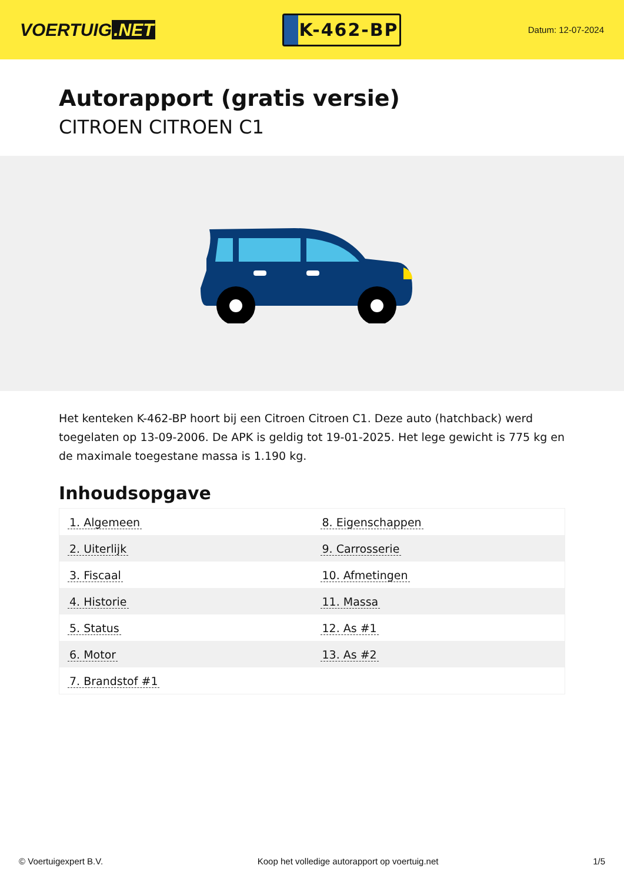VOERTUIG.NET
K-462-BP
Datum: 12-07-2024
Autorapport (gratis versie)
CITROEN CITROEN C1
Het kenteken K-462-BP hoort bij een Citroen Citroen C1. Deze auto (hatchback) werd toegelaten op 13-09-2006. De APK is geldig tot 19-01-2025. Het lege gewicht is 775 kg en de maximale toegestane massa is 1.190 kg.
Inhoudsopgave
| 1. Algemeen | 8. Eigenschappen |
| 2. Uiterlijk | 9. Carrosserie |
| 3. Fiscaal | 10. Afmetingen |
| 4. Historie | 11. Massa |
| 5. Status | 12. As #1 |
| 6. Motor | 13. As #2 |
| 7. Brandstof #1 | |
© Voertuigexpert B.V. Koop het volledige autorapport op voertuig.net 1/5